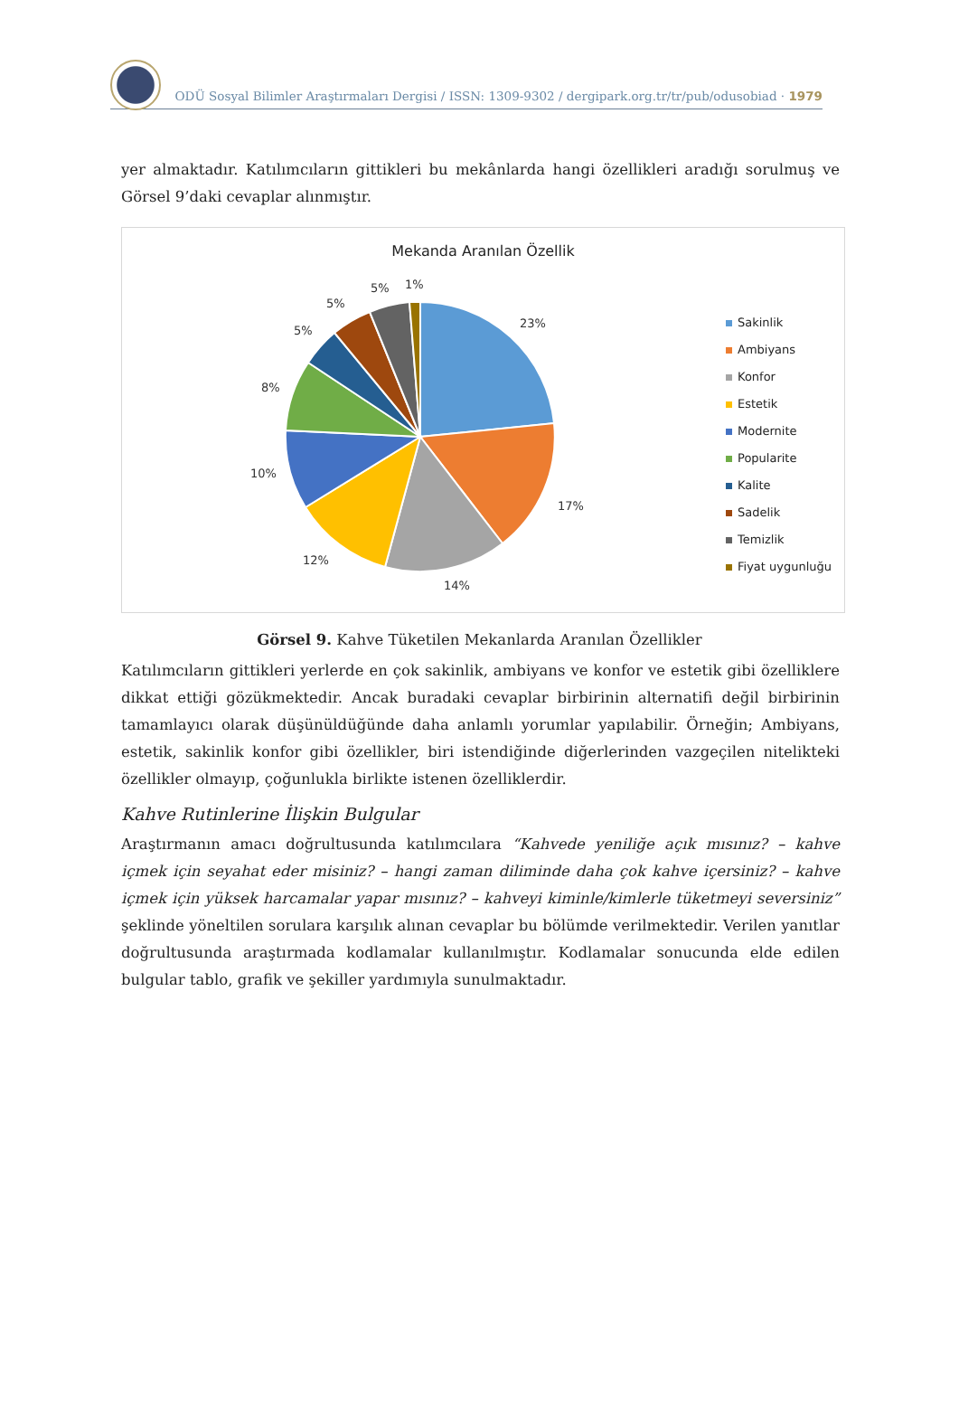ODÜ Sosyal Bilimler Araştırmaları Dergisi / ISSN: 1309-9302 / dergipark.org.tr/tr/pub/odusobiad · 1979
yer almaktadır. Katılımcıların gittikleri bu mekânlarda hangi özellikleri aradığı sorulmuş ve Görsel 9’daki cevaplar alınmıştır.
Mekanda Aranılan Özellik
23%
17%
14%
12%
10%
8%
5%
5%
5%
1%
Sakinlik
Ambiyans
Konfor
Estetik
Modernite
Popularite
Kalite
Sadelik
Temizlik
Fiyat uygunluğu
Görsel 9. Kahve Tüketilen Mekanlarda Aranılan Özellikler
Katılımcıların gittikleri yerlerde en çok sakinlik, ambiyans ve konfor ve estetik gibi özelliklere dikkat ettiği gözükmektedir. Ancak buradaki cevaplar birbirinin alternatifi değil birbirinin tamamlayıcı olarak düşünüldüğünde daha anlamlı yorumlar yapılabilir. Örneğin; Ambiyans, estetik, sakinlik konfor gibi özellikler, biri istendiğinde diğerlerinden vazgeçilen nitelikteki özellikler olmayıp, çoğunlukla birlikte istenen özelliklerdir.
Kahve Rutinlerine İlişkin Bulgular
Araştırmanın amacı doğrultusunda katılımcılara “Kahvede yeniliğe açık mısınız? – kahve içmek için seyahat eder misiniz? – hangi zaman diliminde daha çok kahve içersiniz? – kahve içmek için yüksek harcamalar yapar mısınız? – kahveyi kiminle/kimlerle tüketmeyi seversiniz” şeklinde yöneltilen sorulara karşılık alınan cevaplar bu bölümde verilmektedir. Verilen yanıtlar doğrultusunda araştırmada kodlamalar kullanılmıştır. Kodlamalar sonucunda elde edilen bulgular tablo, grafik ve şekiller yardımıyla sunulmaktadır.